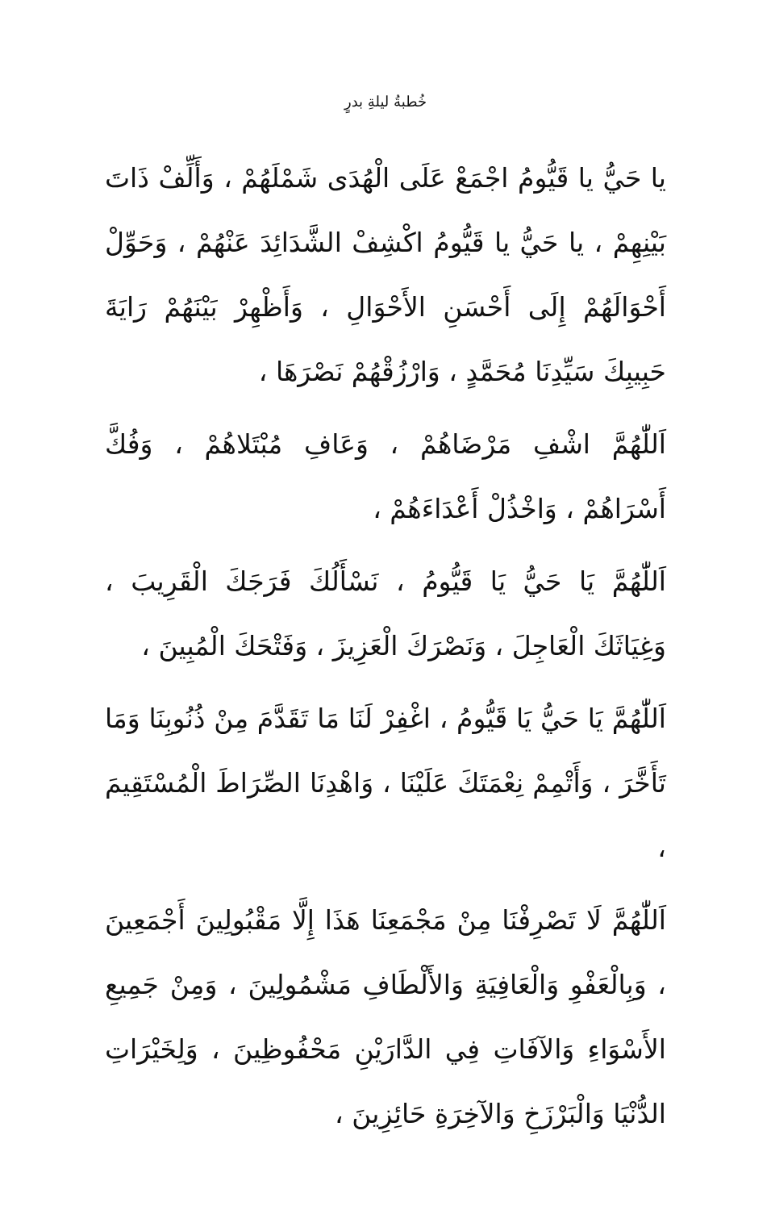خُطبةُ ليلةِ بدرٍ
يا حَيُّ يا قَيُّومُ اجْمَعْ عَلَى الْهُدَى شَمْلَهُمْ ، وَأَلِّفْ ذَاتَ بَيْنِهِمْ ، يا حَيُّ يا قَيُّومُ اكْشِفْ الشَّدَائِدَ عَنْهُمْ ، وَحَوِّلْ أَحْوَالَهُمْ إِلَى أَحْسَنِ الأَحْوَالِ ، وَأَظْهِرْ بَيْنَهُمْ رَايَةَ حَبِيبِكَ سَيِّدِنَا مُحَمَّدٍ ، وَارْزُقْهُمْ نَصْرَهَا ،
اَللّٰهُمَّ اشْفِ مَرْضَاهُمْ ، وَعَافِ مُبْتَلاهُمْ ، وَفُكَّ أَسْرَاهُمْ ، وَاخْذُلْ أَعْدَاءَهُمْ ،
اَللّٰهُمَّ يَا حَيُّ يَا قَيُّومُ ، نَسْأَلُكَ فَرَجَكَ الْقَرِيبَ ، وَغِيَاثَكَ الْعَاجِلَ ، وَنَصْرَكَ الْعَزِيزَ ، وَفَتْحَكَ الْمُبِينَ ،
اَللّٰهُمَّ يَا حَيُّ يَا قَيُّومُ ، اغْفِرْ لَنَا مَا تَقَدَّمَ مِنْ ذُنُوبِنَا وَمَا تَأَخَّرَ ، وَأَتْمِمْ نِعْمَتَكَ عَلَيْنَا ، وَاهْدِنَا الصِّرَاطَ الْمُسْتَقِيمَ ،
اَللّٰهُمَّ لَا تَصْرِفْنَا مِنْ مَجْمَعِنَا هَذَا إِلَّا مَقْبُولِينَ أَجْمَعِينَ ، وَبِالْعَفْوِ وَالْعَافِيَةِ وَالأَلْطَافِ مَشْمُولِينَ ، وَمِنْ جَمِيعِ الأَسْوَاءِ وَالآفَاتِ فِي الدَّارَيْنِ مَحْفُوظِينَ ، وَلِخَيْرَاتِ الدُّنْيَا وَالْبَرْزَخِ وَالآخِرَةِ حَائِزِينَ ،